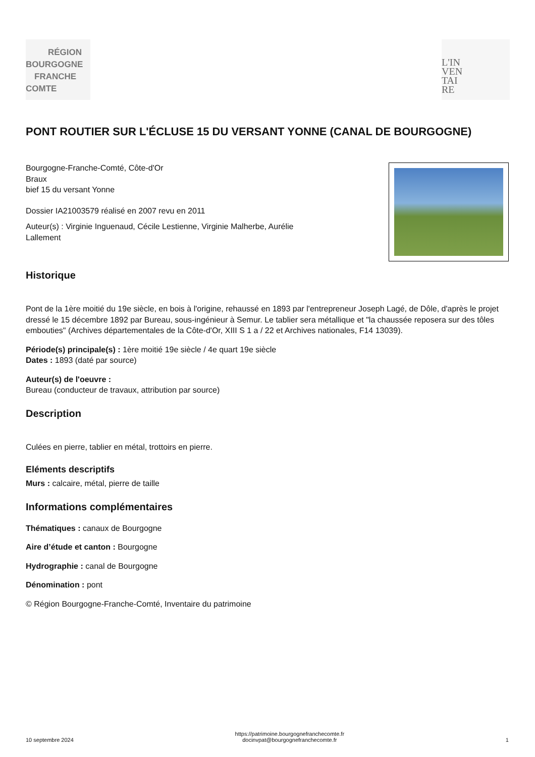RÉGION
BOURGOGNE
FRANCHE
COMTE
L'IN
VEN
TAI
RE
PONT ROUTIER SUR L'ÉCLUSE 15 DU VERSANT YONNE (CANAL DE BOURGOGNE)
Bourgogne-Franche-Comté, Côte-d'Or
Braux
bief 15 du versant Yonne
Dossier IA21003579 réalisé en 2007 revu en 2011
Auteur(s) : Virginie Inguenaud, Cécile Lestienne, Virginie Malherbe, Aurélie Lallement
Historique
Pont de la 1ère moitié du 19e siècle, en bois à l'origine, rehaussé en 1893 par l'entrepreneur Joseph Lagé, de Dôle, d'après le projet dressé le 15 décembre 1892 par Bureau, sous-ingénieur à Semur. Le tablier sera métallique et "la chaussée reposera sur des tôles embouties" (Archives départementales de la Côte-d'Or, XIII S 1 a / 22 et Archives nationales, F14 13039).
Période(s) principale(s) : 1ère moitié 19e siècle / 4e quart 19e siècle
Dates : 1893 (daté par source)
Auteur(s) de l'oeuvre :
Bureau (conducteur de travaux, attribution par source)
Description
Culées en pierre, tablier en métal, trottoirs en pierre.
Eléments descriptifs
Murs : calcaire, métal, pierre de taille
Informations complémentaires
Thématiques : canaux de Bourgogne
Aire d’étude et canton : Bourgogne
Hydrographie : canal de Bourgogne
Dénomination : pont
© Région Bourgogne-Franche-Comté, Inventaire du patrimoine
10 septembre 2024
https://patrimoine.bourgognefranchecomte.fr
docinvpat@bourgognefranchecomte.fr
1